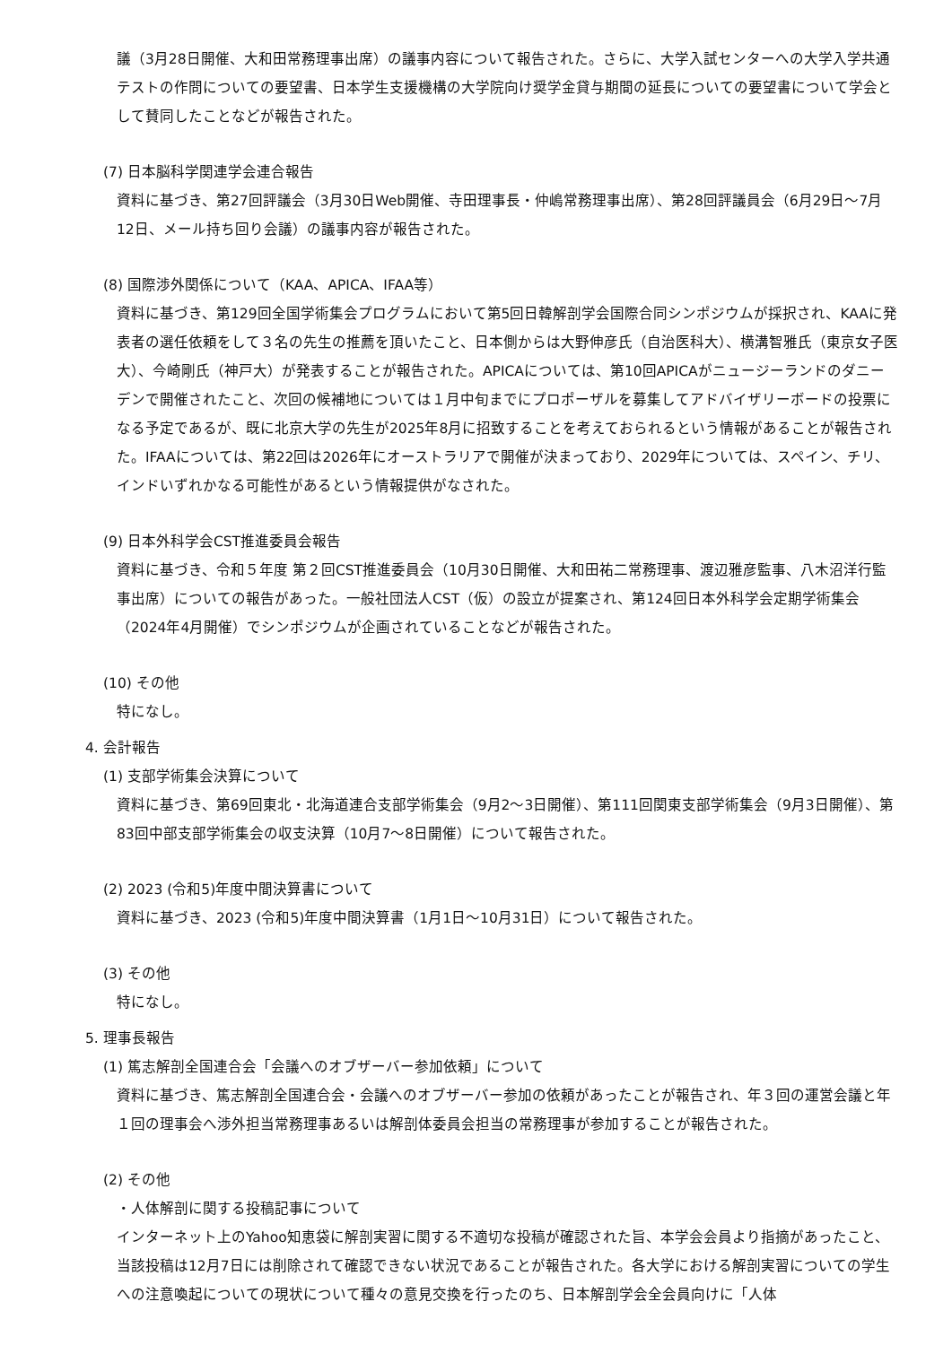議（3月28日開催、大和田常務理事出席）の議事内容について報告された。さらに、大学入試センターへの大学入学共通テストの作問についての要望書、日本学生支援機構の大学院向け奨学金貸与期間の延長についての要望書について学会として賛同したことなどが報告された。
(7) 日本脳科学関連学会連合報告
資料に基づき、第27回評議会（3月30日Web開催、寺田理事長・仲嶋常務理事出席）、第28回評議員会（6月29日～7月12日、メール持ち回り会議）の議事内容が報告された。
(8) 国際渉外関係について（KAA、APICA、IFAA等）
資料に基づき、第129回全国学術集会プログラムにおいて第5回日韓解剖学会国際合同シンポジウムが採択され、KAAに発表者の選任依頼をして３名の先生の推薦を頂いたこと、日本側からは大野伸彦氏（自治医科大）、横溝智雅氏（東京女子医大）、今崎剛氏（神戸大）が発表することが報告された。APICAについては、第10回APICAがニュージーランドのダニーデンで開催されたこと、次回の候補地については１月中旬までにプロポーザルを募集してアドバイザリーボードの投票になる予定であるが、既に北京大学の先生が2025年8月に招致することを考えておられるという情報があることが報告された。IFAAについては、第22回は2026年にオーストラリアで開催が決まっており、2029年については、スペイン、チリ、インドいずれかなる可能性があるという情報提供がなされた。
(9) 日本外科学会CST推進委員会報告
資料に基づき、令和５年度 第２回CST推進委員会（10月30日開催、大和田祐二常務理事、渡辺雅彦監事、八木沼洋行監事出席）についての報告があった。一般社団法人CST（仮）の設立が提案され、第124回日本外科学会定期学術集会（2024年4月開催）でシンポジウムが企画されていることなどが報告された。
(10) その他
特になし。
4. 会計報告
(1) 支部学術集会決算について
資料に基づき、第69回東北・北海道連合支部学術集会（9月2～3日開催）、第111回関東支部学術集会（9月3日開催）、第83回中部支部学術集会の収支決算（10月7～8日開催）について報告された。
(2) 2023 (令和5)年度中間決算書について
資料に基づき、2023 (令和5)年度中間決算書（1月1日～10月31日）について報告された。
(3) その他
特になし。
5. 理事長報告
(1) 篤志解剖全国連合会「会議へのオブザーバー参加依頼」について
資料に基づき、篤志解剖全国連合会・会議へのオブザーバー参加の依頼があったことが報告され、年３回の運営会議と年１回の理事会へ渉外担当常務理事あるいは解剖体委員会担当の常務理事が参加することが報告された。
(2) その他
・人体解剖に関する投稿記事について
インターネット上のYahoo知恵袋に解剖実習に関する不適切な投稿が確認された旨、本学会会員より指摘があったこと、当該投稿は12月7日には削除されて確認できない状況であることが報告された。各大学における解剖実習についての学生への注意喚起についての現状について種々の意見交換を行ったのち、日本解剖学会全会員向けに「人体